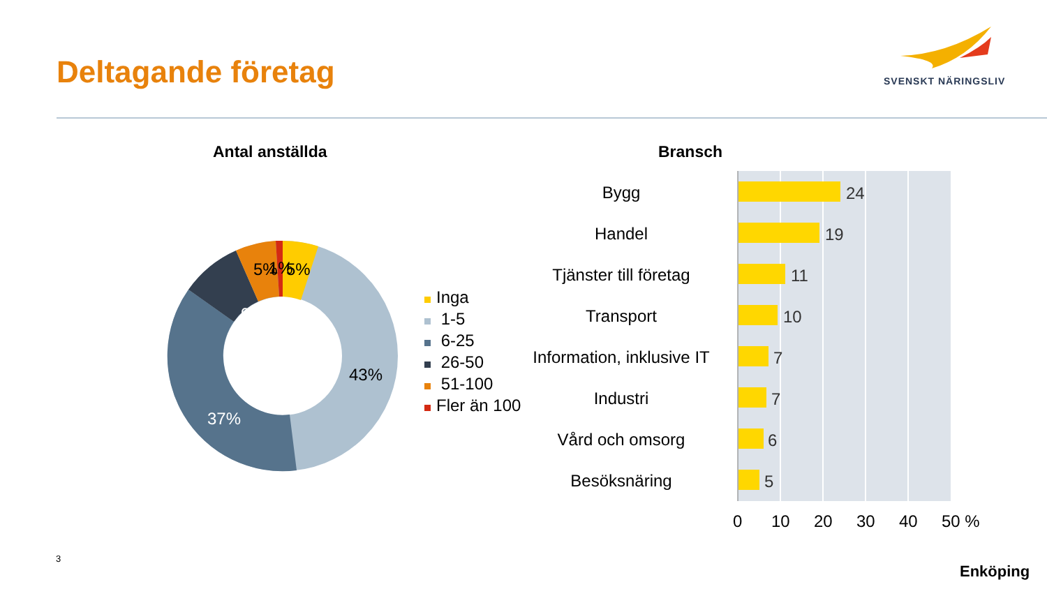Deltagande företag SVENSKT NÄRINGSLIV
Antal anställda Bransch
9%
37%
43%
5%
1%
5%
Inga
1-5
6-25
26-50
51-100
Fler än 100
Bygg
Handel
Tjänster till företag
Transport
Information, inklusive IT
Industri
Vård och omsorg
Besöksnäring
24
19
11
10
7
7
6
5
0
10
20
30
40
50 %
3
Enköping